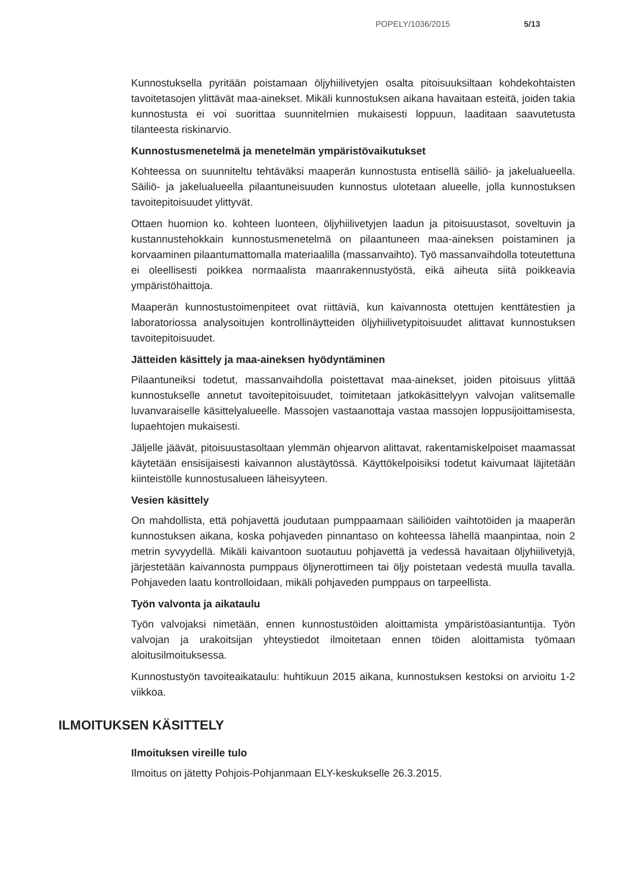POPELY/1036/2015 5/13
Kunnostuksella pyritään poistamaan öljyhiilivetyjen osalta pitoisuuksiltaan kohdekohtaisten tavoitetasojen ylittävät maa-ainekset. Mikäli kunnostuksen aikana havaitaan esteitä, joiden takia kunnostusta ei voi suorittaa suunnitelmien mukaisesti loppuun, laaditaan saavutetusta tilanteesta riskinarvio.
Kunnostusmenetelmä ja menetelmän ympäristövaikutukset
Kohteessa on suunniteltu tehtäväksi maaperän kunnostusta entisellä säiliö- ja jakelualueella. Säiliö- ja jakelualueella pilaantuneisuuden kunnostus ulotetaan alueelle, jolla kunnostuksen tavoitepitoisuudet ylittyvät.
Ottaen huomion ko. kohteen luonteen, öljyhiilivetyjen laadun ja pitoisuustasot, soveltuvin ja kustannustehokkain kunnostusmenetelmä on pilaantuneen maa-aineksen poistaminen ja korvaaminen pilaantumattomalla materiaalilla (massanvaihto). Työ massanvaihdolla toteutettuna ei oleellisesti poikkea normaalista maanrakennustyöstä, eikä aiheuta siitä poikkeavia ympäristöhaittoja.
Maaperän kunnostustoimenpiteet ovat riittäviä, kun kaivannosta otettujen kenttätestien ja laboratoriossa analysoitujen kontrollinäytteiden öljyhiilivetypitoisuudet alittavat kunnostuksen tavoitepitoisuudet.
Jätteiden käsittely ja maa-aineksen hyödyntäminen
Pilaantuneiksi todetut, massanvaihdolla poistettavat maa-ainekset, joiden pitoisuus ylittää kunnostukselle annetut tavoitepitoisuudet, toimitetaan jatkokäsittelyyn valvojan valitsemalle luvanvaraiselle käsittelyalueelle. Massojen vastaanottaja vastaa massojen loppusijoittamisesta, lupaehtojen mukaisesti.
Jäljelle jäävät, pitoisuustasoltaan ylemmän ohjearvon alittavat, rakentamiskelpoiset maamassat käytetään ensisijaisesti kaivannon alustäytössä. Käyttökelpoisiksi todetut kaivumaat läjitetään kiinteistölle kunnostusalueen läheisyyteen.
Vesien käsittely
On mahdollista, että pohjavettä joudutaan pumppaamaan säiliöiden vaihtotöiden ja maaperän kunnostuksen aikana, koska pohjaveden pinnantaso on kohteessa lähellä maanpintaa, noin 2 metrin syvyydellä. Mikäli kaivantoon suotautuu pohjavettä ja vedessä havaitaan öljyhiilivetyjä, järjestetään kaivannosta pumppaus öljynerottimeen tai öljy poistetaan vedestä muulla tavalla. Pohjaveden laatu kontrolloidaan, mikäli pohjaveden pumppaus on tarpeellista.
Työn valvonta ja aikataulu
Työn valvojaksi nimetään, ennen kunnostustöiden aloittamista ympäristöasiantuntija. Työn valvojan ja urakoitsijan yhteystiedot ilmoitetaan ennen töiden aloittamista työmaan aloitusilmoituksessa.
Kunnostustyön tavoiteaikataulu: huhtikuun 2015 aikana, kunnostuksen kestoksi on arvioitu 1-2 viikkoa.
ILMOITUKSEN KÄSITTELY
Ilmoituksen vireille tulo
Ilmoitus on jätetty Pohjois-Pohjanmaan ELY-keskukselle 26.3.2015.